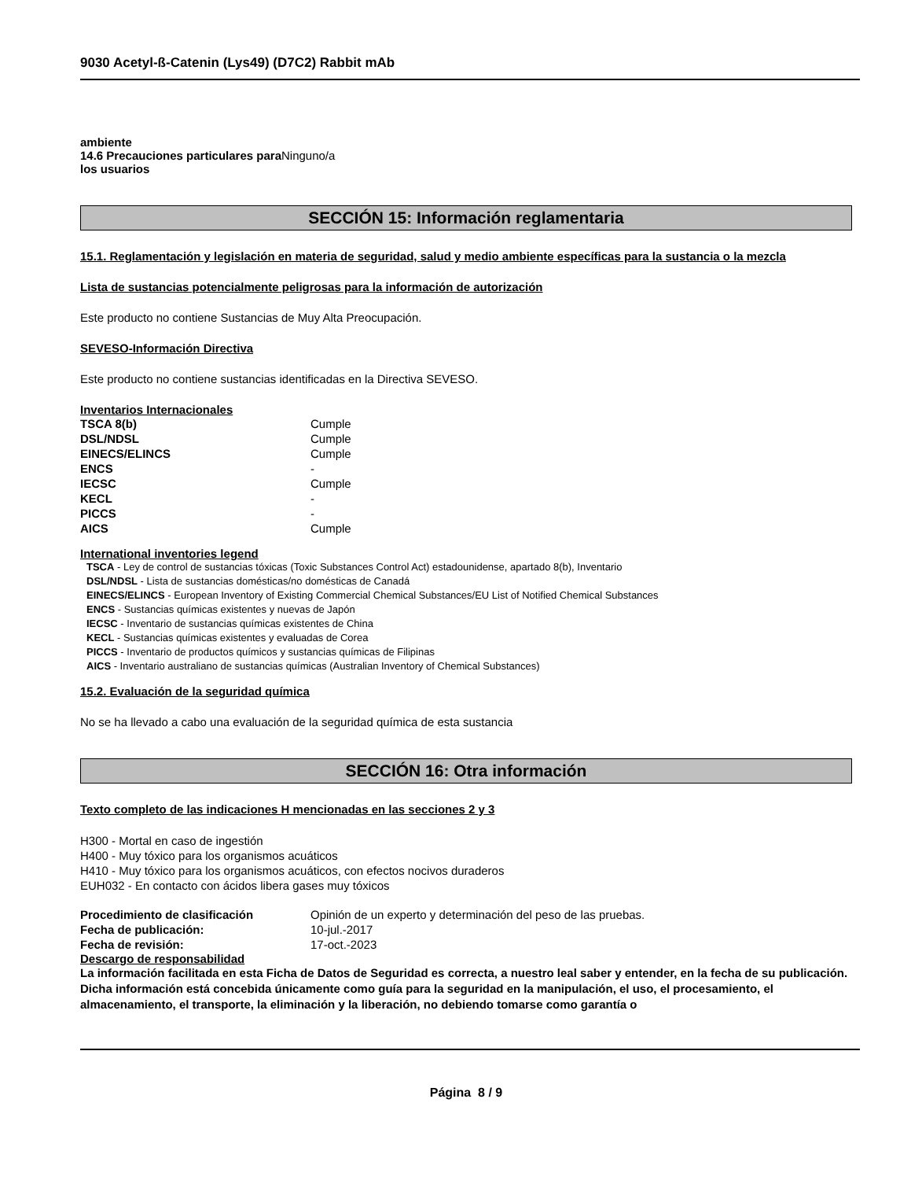9030 Acetyl-ß-Catenin (Lys49) (D7C2) Rabbit mAb
ambiente
14.6 Precauciones particulares para Ninguno/a
los usuarios
SECCIÓN 15: Información reglamentaria
15.1. Reglamentación y legislación en materia de seguridad, salud y medio ambiente específicas para la sustancia o la mezcla
Lista de sustancias potencialmente peligrosas para la información de autorización
Este producto no contiene Sustancias de Muy Alta Preocupación.
SEVESO-Información Directiva
Este producto no contiene sustancias identificadas en la Directiva SEVESO.
Inventarios Internacionales
| TSCA 8(b) | Cumple |
| DSL/NDSL | Cumple |
| EINECS/ELINCS | Cumple |
| ENCS | - |
| IECSC | Cumple |
| KECL | - |
| PICCS | - |
| AICS | Cumple |
International inventories legend
TSCA - Ley de control de sustancias tóxicas (Toxic Substances Control Act) estadounidense, apartado 8(b), Inventario
DSL/NDSL - Lista de sustancias domésticas/no domésticas de Canadá
EINECS/ELINCS - European Inventory of Existing Commercial Chemical Substances/EU List of Notified Chemical Substances
ENCS - Sustancias químicas existentes y nuevas de Japón
IECSC - Inventario de sustancias químicas existentes de China
KECL - Sustancias químicas existentes y evaluadas de Corea
PICCS - Inventario de productos químicos y sustancias químicas de Filipinas
AICS - Inventario australiano de sustancias químicas (Australian Inventory of Chemical Substances)
15.2. Evaluación de la seguridad química
No se ha llevado a cabo una evaluación de la seguridad química de esta sustancia
SECCIÓN 16: Otra información
Texto completo de las indicaciones H mencionadas en las secciones 2 y 3
H300 - Mortal en caso de ingestión
H400 - Muy tóxico para los organismos acuáticos
H410 - Muy tóxico para los organismos acuáticos, con efectos nocivos duraderos
EUH032 - En contacto con ácidos libera gases muy tóxicos
| Procedimiento de clasificación | Opinión de un experto y determinación del peso de las pruebas. |
| Fecha de publicación: | 10-jul.-2017 |
| Fecha de revisión: | 17-oct.-2023 |
Descargo de responsabilidad
La información facilitada en esta Ficha de Datos de Seguridad es correcta, a nuestro leal saber y entender, en la fecha de su publicación. Dicha información está concebida únicamente como guía para la seguridad en la manipulación, el uso, el procesamiento, el almacenamiento, el transporte, la eliminación y la liberación, no debiendo tomarse como garantía o
Página 8 / 9